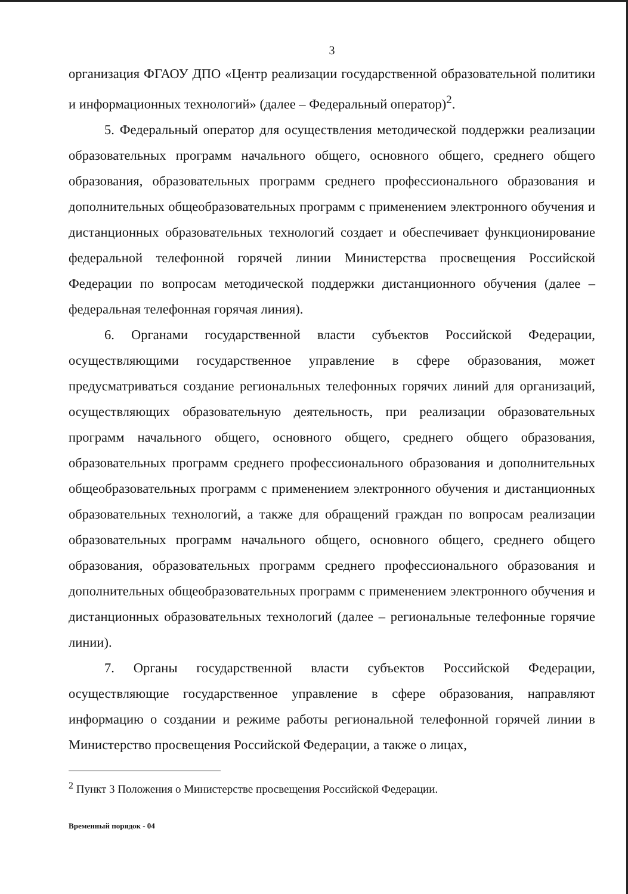3
организация ФГАОУ ДПО «Центр реализации государственной образовательной политики и информационных технологий» (далее – Федеральный оператор)<sup>2</sup>.
5. Федеральный оператор для осуществления методической поддержки реализации образовательных программ начального общего, основного общего, среднего общего образования, образовательных программ среднего профессионального образования и дополнительных общеобразовательных программ с применением электронного обучения и дистанционных образовательных технологий создает и обеспечивает функционирование федеральной телефонной горячей линии Министерства просвещения Российской Федерации по вопросам методической поддержки дистанционного обучения (далее – федеральная телефонная горячая линия).
6. Органами государственной власти субъектов Российской Федерации, осуществляющими государственное управление в сфере образования, может предусматриваться создание региональных телефонных горячих линий для организаций, осуществляющих образовательную деятельность, при реализации образовательных программ начального общего, основного общего, среднего общего образования, образовательных программ среднего профессионального образования и дополнительных общеобразовательных программ с применением электронного обучения и дистанционных образовательных технологий, а также для обращений граждан по вопросам реализации образовательных программ начального общего, основного общего, среднего общего образования, образовательных программ среднего профессионального образования и дополнительных общеобразовательных программ с применением электронного обучения и дистанционных образовательных технологий (далее – региональные телефонные горячие линии).
7. Органы государственной власти субъектов Российской Федерации, осуществляющие государственное управление в сфере образования, направляют информацию о создании и режиме работы региональной телефонной горячей линии в Министерство просвещения Российской Федерации, а также о лицах,
<sup>2</sup> Пункт 3 Положения о Министерстве просвещения Российской Федерации.
Временный порядок - 04